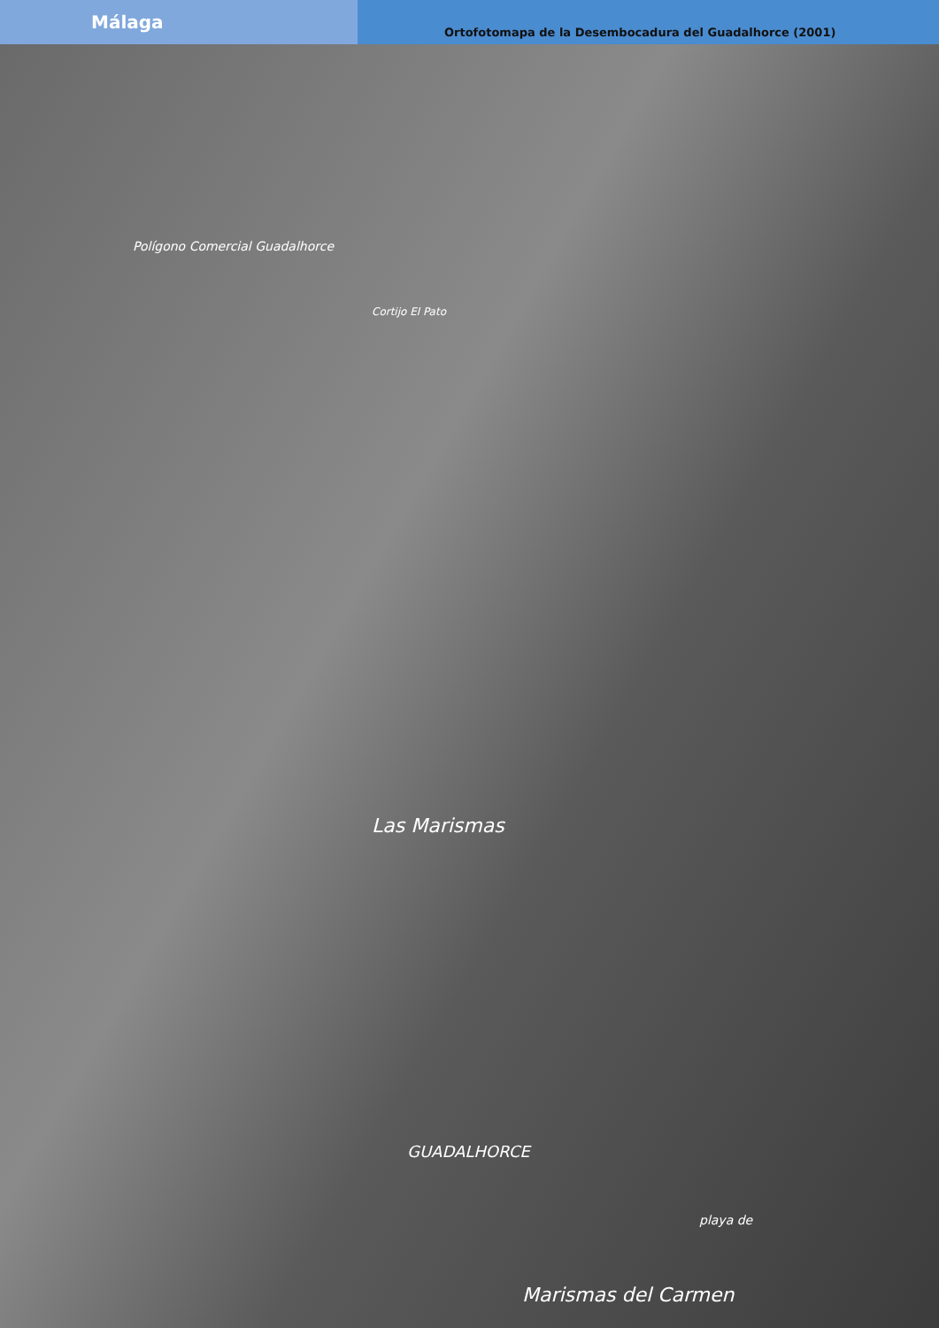Málaga
Ortofotomapa de la Desembocadura del Guadalhorce (2001)
Polígono Comercial Guadalhorce
Cortijo El Pato
Las Marismas
GUADALHORCE
Marismas del Carmen
playa de